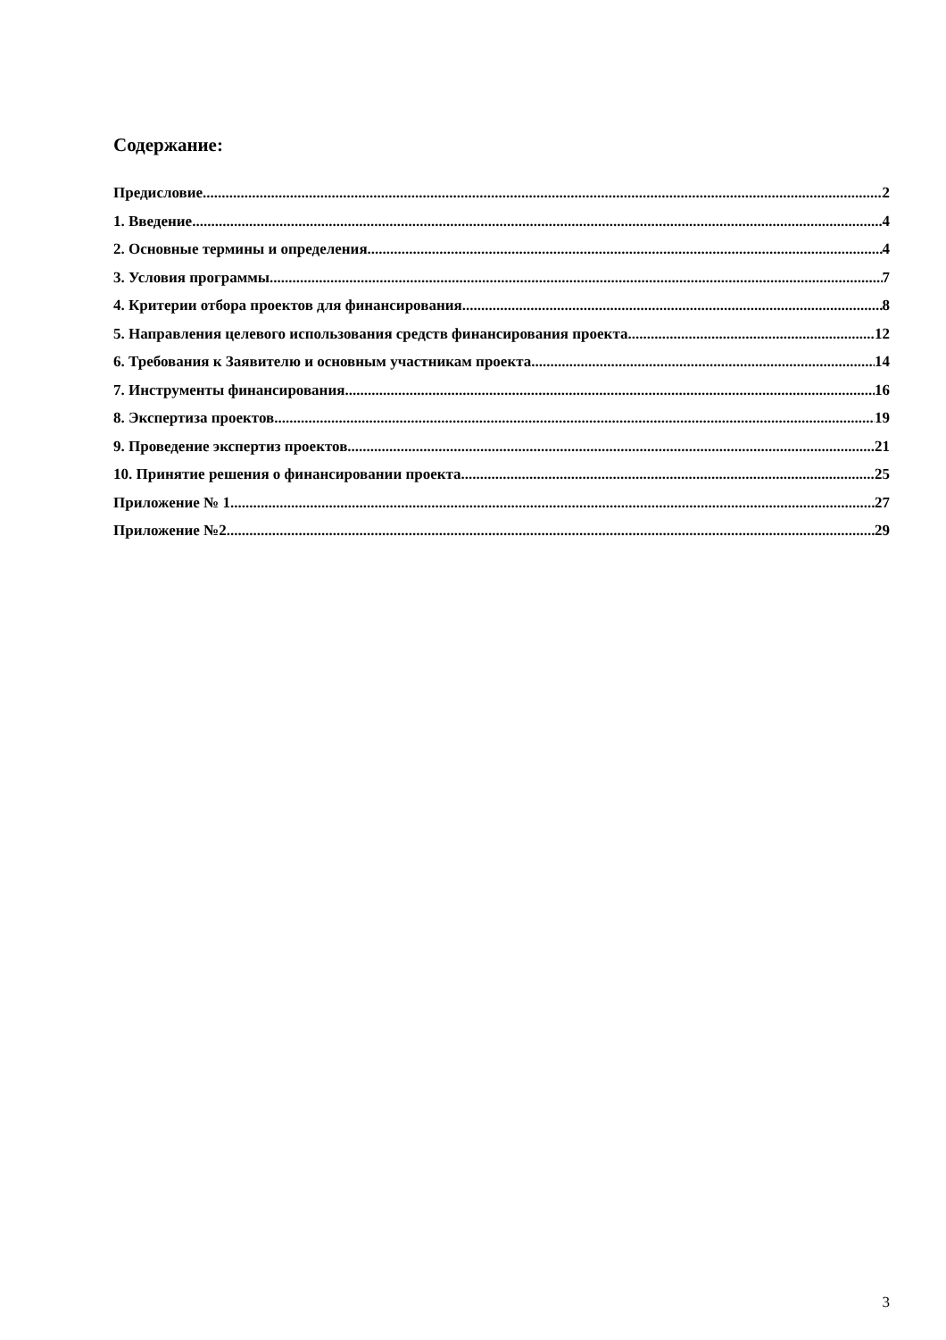Содержание:
Предисловие 2
1. Введение 4
2. Основные термины и определения 4
3. Условия программы 7
4. Критерии отбора проектов для финансирования 8
5. Направления целевого использования средств финансирования проекта 12
6. Требования к Заявителю и основным участникам проекта 14
7. Инструменты финансирования 16
8. Экспертиза проектов 19
9. Проведение экспертиз проектов 21
10. Принятие решения о финансировании проекта 25
Приложение № 1 27
Приложение №2 29
3